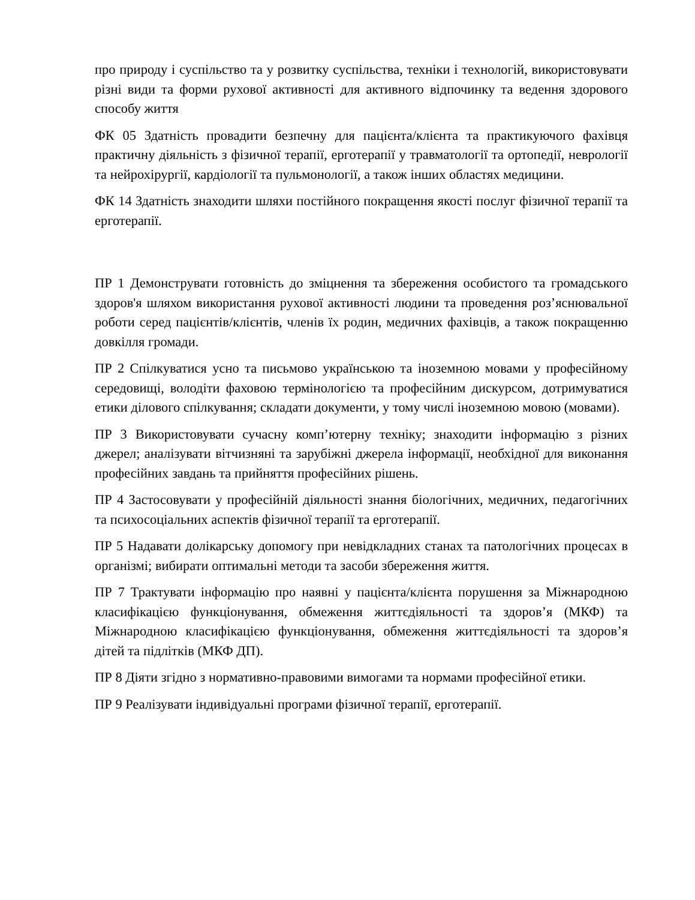про природу і суспільство та у розвитку суспільства, техніки і технологій, використовувати різні види та форми рухової активності для активного відпочинку та ведення здорового способу життя
ФК 05 Здатність провадити безпечну для пацієнта/клієнта та практикуючого фахівця практичну діяльність з фізичної терапії, ерготерапії у травматології та ортопедії, неврології та нейрохірургії, кардіології та пульмонології, а також інших областях медицини.
ФК 14 Здатність знаходити шляхи постійного покращення якості послуг фізичної терапії та ерготерапії.
ПР 1 Демонструвати готовність до зміцнення та збереження особистого та громадського здоров'я шляхом використання рухової активності людини та проведення роз’яснювальної роботи серед пацієнтів/клієнтів, членів їх родин, медичних фахівців, а також покращенню довкілля громади.
ПР 2 Спілкуватися усно та письмово українською та іноземною мовами у професійному середовищі, володіти фаховою термінологією та професійним дискурсом, дотримуватися етики ділового спілкування; складати документи, у тому числі іноземною мовою (мовами).
ПР 3 Використовувати сучасну комп’ютерну техніку; знаходити інформацію з різних джерел; аналізувати вітчизняні та зарубіжні джерела інформації, необхідної для виконання професійних завдань та прийняття професійних рішень.
ПР 4 Застосовувати у професійній діяльності знання біологічних, медичних, педагогічних та психосоціальних аспектів фізичної терапії та ерготерапії.
ПР 5 Надавати долікарську допомогу при невідкладних станах та патологічних процесах в організмі; вибирати оптимальні методи та засоби збереження життя.
ПР 7 Трактувати інформацію про наявні у пацієнта/клієнта порушення за Міжнародною класифікацією функціонування, обмеження життєдіяльності та здоров’я (МКФ) та Міжнародною класифікацією функціонування, обмеження життєдіяльності та здоров’я дітей та підлітків (МКФ ДП).
ПР 8 Діяти згідно з нормативно-правовими вимогами та нормами професійної етики.
ПР 9 Реалізувати індивідуальні програми фізичної терапії, ерготерапії.